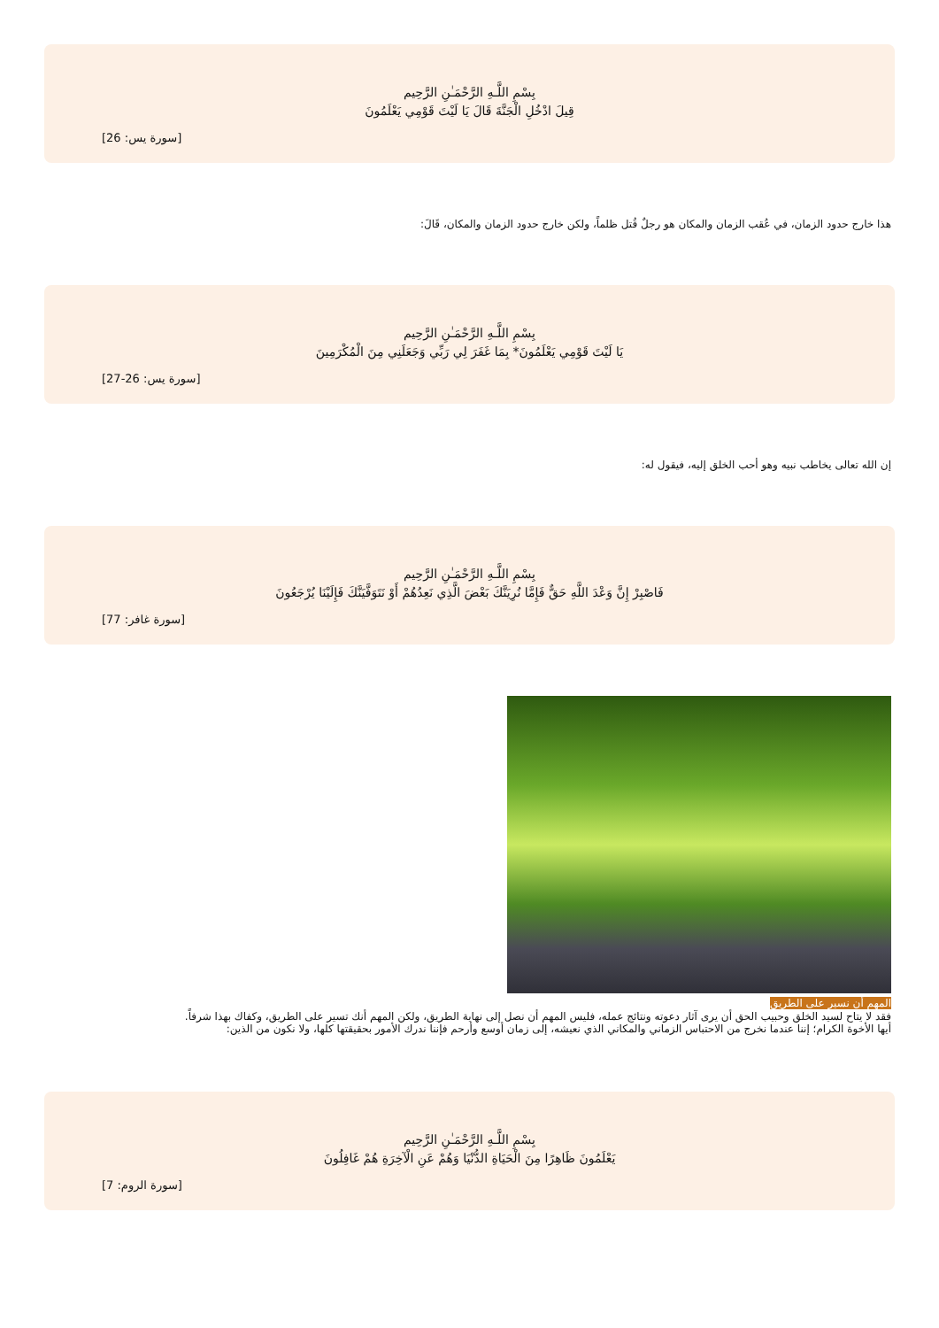بِسْمِ اللَّـهِ الرَّحْمَـٰنِ الرَّحِيم
قِيلَ ادْخُلِ الْجَنَّةَ قَالَ يَا لَيْتَ قَوْمِي يَعْلَمُونَ
[سورة يس: 26]
هذا خارج حدود الزمان، في عُقب الزمان والمكان هو رجلٌ قُتل ظلماً، ولكن خارج حدود الزمان والمكان، قَالَ:
بِسْمِ اللَّـهِ الرَّحْمَـٰنِ الرَّحِيم
يَا لَيْتَ قَوْمِي يَعْلَمُونَ* بِمَا غَفَرَ لِي رَبِّي وَجَعَلَنِي مِنَ الْمُكْرَمِينَ
[سورة يس: 26-27]
إن الله تعالى يخاطب نبيه وهو أحب الخلق إليه، فيقول له:
بِسْمِ اللَّـهِ الرَّحْمَـٰنِ الرَّحِيم
فَاصْبِرْ إِنَّ وَعْدَ اللَّهِ حَقٌّ فَإِمَّا نُرِيَنَّكَ بَعْضَ الَّذِي نَعِدُهُمْ أَوْ نَتَوَفَّيَنَّكَ فَإِلَيْنَا يُرْجَعُونَ
[سورة غافر: 77]
المهم أن نسير على الطريق
فقد لا يتاح لسيد الخلق وحبيب الحق أن يرى آثار دعوته ونتائج عمله، فليس المهم أن نصل إلى نهاية الطريق، ولكن المهم أنك تسير على الطريق، وكفاك بهذا شرفاً.
أيها الأخوة الكرام؛ إننا عندما نخرج من الاحتباس الزماني والمكاني الذي نعيشه، إلى زمان أوسع وأرحم فإننا ندرك الأمور بحقيقتها كلها، ولا نكون من الذين:
بِسْمِ اللَّـهِ الرَّحْمَـٰنِ الرَّحِيم
يَعْلَمُونَ ظَاهِرًا مِنَ الْحَيَاةِ الدُّنْيَا وَهُمْ عَنِ الْآخِرَةِ هُمْ غَافِلُونَ
[سورة الروم: 7]